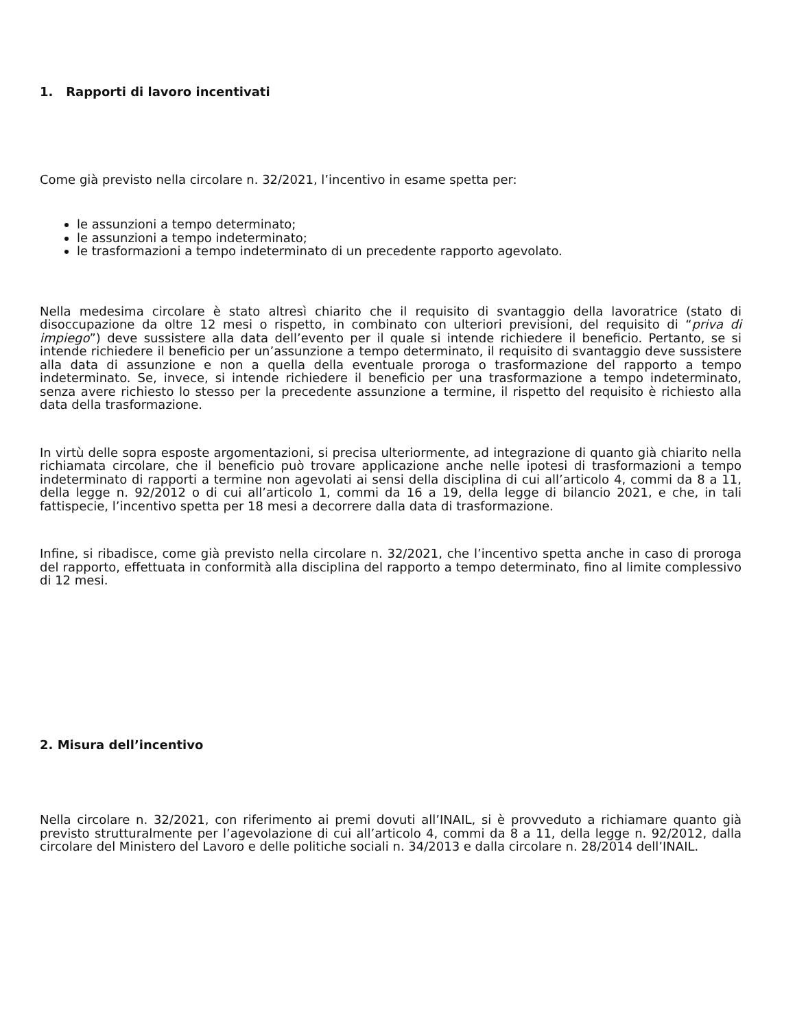1. Rapporti di lavoro incentivati
Come già previsto nella circolare n. 32/2021, l’incentivo in esame spetta per:
le assunzioni a tempo determinato;
le assunzioni a tempo indeterminato;
le trasformazioni a tempo indeterminato di un precedente rapporto agevolato.
Nella medesima circolare è stato altresì chiarito che il requisito di svantaggio della lavoratrice (stato di disoccupazione da oltre 12 mesi o rispetto, in combinato con ulteriori previsioni, del requisito di “priva di impiego”) deve sussistere alla data dell’evento per il quale si intende richiedere il beneficio. Pertanto, se si intende richiedere il beneficio per un’assunzione a tempo determinato, il requisito di svantaggio deve sussistere alla data di assunzione e non a quella della eventuale proroga o trasformazione del rapporto a tempo indeterminato. Se, invece, si intende richiedere il beneficio per una trasformazione a tempo indeterminato, senza avere richiesto lo stesso per la precedente assunzione a termine, il rispetto del requisito è richiesto alla data della trasformazione.
In virtù delle sopra esposte argomentazioni, si precisa ulteriormente, ad integrazione di quanto già chiarito nella richiamata circolare, che il beneficio può trovare applicazione anche nelle ipotesi di trasformazioni a tempo indeterminato di rapporti a termine non agevolati ai sensi della disciplina di cui all’articolo 4, commi da 8 a 11, della legge n. 92/2012 o di cui all’articolo 1, commi da 16 a 19, della legge di bilancio 2021, e che, in tali fattispecie, l’incentivo spetta per 18 mesi a decorrere dalla data di trasformazione.
Infine, si ribadisce, come già previsto nella circolare n. 32/2021, che l’incentivo spetta anche in caso di proroga del rapporto, effettuata in conformità alla disciplina del rapporto a tempo determinato, fino al limite complessivo di 12 mesi.
2. Misura dell’incentivo
Nella circolare n. 32/2021, con riferimento ai premi dovuti all’INAIL, si è provveduto a richiamare quanto già previsto strutturalmente per l’agevolazione di cui all’articolo 4, commi da 8 a 11, della legge n. 92/2012, dalla circolare del Ministero del Lavoro e delle politiche sociali n. 34/2013 e dalla circolare n. 28/2014 dell’INAIL.